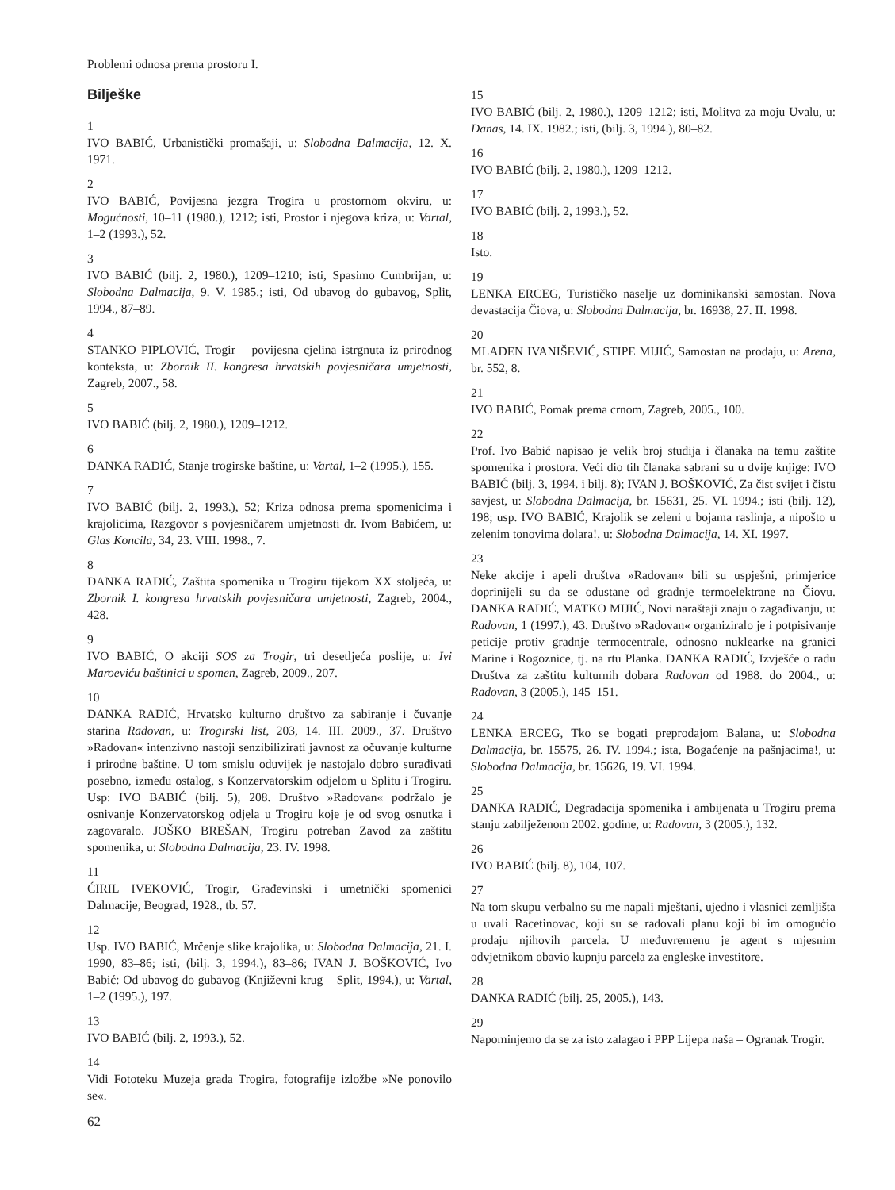Problemi odnosa prema prostoru I.
Bilješke
1
IVO BABIĆ, Urbanistički promašaji, u: Slobodna Dalmacija, 12. X. 1971.
2
IVO BABIĆ, Povijesna jezgra Trogira u prostornom okviru, u: Mogućnosti, 10–11 (1980.), 1212; isti, Prostor i njegova kriza, u: Vartal, 1–2 (1993.), 52.
3
IVO BABIĆ (bilj. 2, 1980.), 1209–1210; isti, Spasimo Cumbrijan, u: Slobodna Dalmacija, 9. V. 1985.; isti, Od ubavog do gubavog, Split, 1994., 87–89.
4
STANKO PIPLOVIĆ, Trogir – povijesna cjelina istrgnuta iz prirodnog konteksta, u: Zbornik II. kongresa hrvatskih povjesničara umjetnosti, Zagreb, 2007., 58.
5
IVO BABIĆ (bilj. 2, 1980.), 1209–1212.
6
DANKA RADIĆ, Stanje trogirske baštine, u: Vartal, 1–2 (1995.), 155.
7
IVO BABIĆ (bilj. 2, 1993.), 52; Kriza odnosa prema spomenicima i krajolicima, Razgovor s povjesničarem umjetnosti dr. Ivom Babićem, u: Glas Koncila, 34, 23. VIII. 1998., 7.
8
DANKA RADIĆ, Zaštita spomenika u Trogiru tijekom XX stoljeća, u: Zbornik I. kongresa hrvatskih povjesničara umjetnosti, Zagreb, 2004., 428.
9
IVO BABIĆ, O akciji SOS za Trogir, tri desetljeća poslije, u: Ivi Maroeviću baštinici u spomen, Zagreb, 2009., 207.
10
DANKA RADIĆ, Hrvatsko kulturno društvo za sabiranje i čuvanje starina Radovan, u: Trogirski list, 203, 14. III. 2009., 37. Društvo »Radovan« intenzivno nastoji senzibilizirati javnost za očuvanje kulturne i prirodne baštine. U tom smislu oduvijek je nastojalo dobro surađivati posebno, između ostalog, s Konzervatorskim odjelom u Splitu i Trogiru. Usp: IVO BABIĆ (bilj. 5), 208. Društvo »Radovan« podržalo je osnivanje Konzervatorskog odjela u Trogiru koje je od svog osnutka i zagovaralo. JOŠKO BREŠAN, Trogiru potreban Zavod za zaštitu spomenika, u: Slobodna Dalmacija, 23. IV. 1998.
11
ĆIRIL IVEKOVIĆ, Trogir, Građevinski i umetnički spomenici Dalmacije, Beograd, 1928., tb. 57.
12
Usp. IVO BABIĆ, Mrčenje slike krajolika, u: Slobodna Dalmacija, 21. I. 1990, 83–86; isti, (bilj. 3, 1994.), 83–86; IVAN J. BOŠKOVIĆ, Ivo Babić: Od ubavog do gubavog (Književni krug – Split, 1994.), u: Vartal, 1–2 (1995.), 197.
13
IVO BABIĆ (bilj. 2, 1993.), 52.
14
Vidi Fototeku Muzeja grada Trogira, fotografije izložbe »Ne ponovilo se«.
62
15
IVO BABIĆ (bilj. 2, 1980.), 1209–1212; isti, Molitva za moju Uvalu, u: Danas, 14. IX. 1982.; isti, (bilj. 3, 1994.), 80–82.
16
IVO BABIĆ (bilj. 2, 1980.), 1209–1212.
17
IVO BABIĆ (bilj. 2, 1993.), 52.
18
Isto.
19
LENKA ERCEG, Turističko naselje uz dominikanski samostan. Nova devastacija Čiova, u: Slobodna Dalmacija, br. 16938, 27. II. 1998.
20
MLADEN IVANIŠEVIĆ, STIPE MIJIĆ, Samostan na prodaju, u: Arena, br. 552, 8.
21
IVO BABIĆ, Pomak prema crnom, Zagreb, 2005., 100.
22
Prof. Ivo Babić napisao je velik broj studija i članaka na temu zaštite spomenika i prostora. Veći dio tih članaka sabrani su u dvije knjige: IVO BABIĆ (bilj. 3, 1994. i bilj. 8); IVAN J. BOŠKOVIĆ, Za čist svijet i čistu savjest, u: Slobodna Dalmacija, br. 15631, 25. VI. 1994.; isti (bilj. 12), 198; usp. IVO BABIĆ, Krajolik se zeleni u bojama raslinja, a nipošto u zelenim tonovima dolara!, u: Slobodna Dalmacija, 14. XI. 1997.
23
Neke akcije i apeli društva »Radovan« bili su uspješni, primjerice doprinijeli su da se odustane od gradnje termoelektrane na Čiovu. DANKA RADIĆ, MATKO MIJIĆ, Novi naraštaji znaju o zagađivanju, u: Radovan, 1 (1997.), 43. Društvo »Radovan« organiziralo je i potpisivanje peticije protiv gradnje termocentrale, odnosno nuklearke na granici Marine i Rogoznice, tj. na rtu Planka. DANKA RADIĆ, Izvješće o radu Društva za zaštitu kulturnih dobara Radovan od 1988. do 2004., u: Radovan, 3 (2005.), 145–151.
24
LENKA ERCEG, Tko se bogati preprodajom Balana, u: Slobodna Dalmacija, br. 15575, 26. IV. 1994.; ista, Bogaćenje na pašnjacima!, u: Slobodna Dalmacija, br. 15626, 19. VI. 1994.
25
DANKA RADIĆ, Degradacija spomenika i ambijenata u Trogiru prema stanju zabilježenom 2002. godine, u: Radovan, 3 (2005.), 132.
26
IVO BABIĆ (bilj. 8), 104, 107.
27
Na tom skupu verbalno su me napali mještani, ujedno i vlasnici zemljišta u uvali Racetinovac, koji su se radovali planu koji bi im omogućio prodaju njihovih parcela. U međuvremenu je agent s mjesnim odvjetnikom obavio kupnju parcela za engleske investitore.
28
DANKA RADIĆ (bilj. 25, 2005.), 143.
29
Napominjemo da se za isto zalagao i PPP Lijepa naša – Ogranak Trogir.